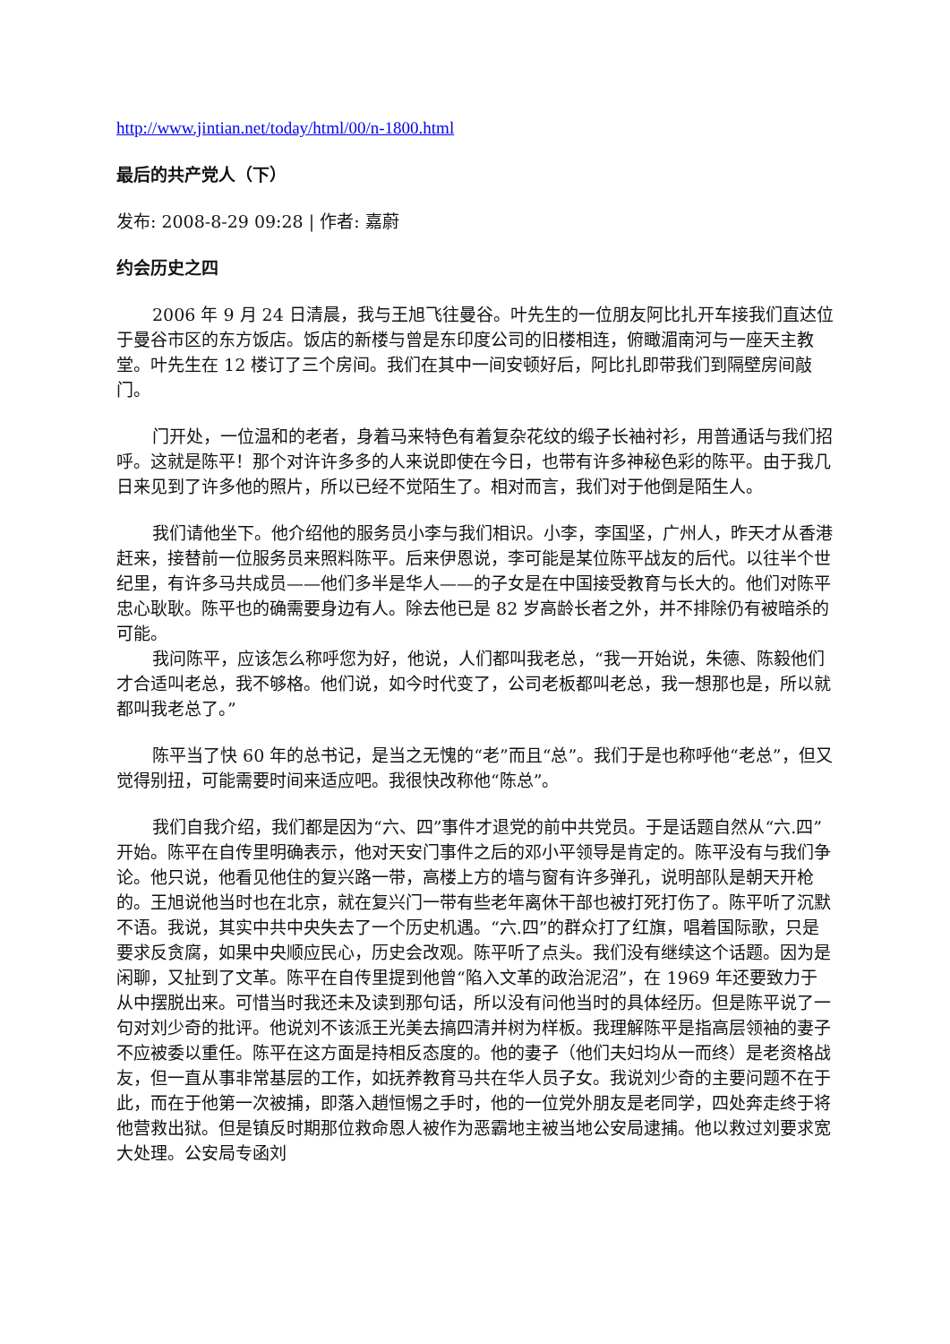http://www.jintian.net/today/html/00/n-1800.html
最后的共产党人（下）
发布: 2008-8-29 09:28 | 作者: 嘉蔚
约会历史之四
2006 年 9 月 24 日清晨，我与王旭飞往曼谷。叶先生的一位朋友阿比扎开车接我们直达位于曼谷市区的东方饭店。饭店的新楼与曾是东印度公司的旧楼相连，俯瞰湄南河与一座天主教堂。叶先生在 12 楼订了三个房间。我们在其中一间安顿好后，阿比扎即带我们到隔壁房间敲门。
门开处，一位温和的老者，身着马来特色有着复杂花纹的缎子长袖衬衫，用普通话与我们招呼。这就是陈平！那个对许许多多的人来说即使在今日，也带有许多神秘色彩的陈平。由于我几日来见到了许多他的照片，所以已经不觉陌生了。相对而言，我们对于他倒是陌生人。
我们请他坐下。他介绍他的服务员小李与我们相识。小李，李国坚，广州人，昨天才从香港赶来，接替前一位服务员来照料陈平。后来伊恩说，李可能是某位陈平战友的后代。以往半个世纪里，有许多马共成员——他们多半是华人——的子女是在中国接受教育与长大的。他们对陈平忠心耿耿。陈平也的确需要身边有人。除去他已是 82 岁高龄长者之外，并不排除仍有被暗杀的可能。
我问陈平，应该怎么称呼您为好，他说，人们都叫我老总，“我一开始说，朱德、陈毅他们才合适叫老总，我不够格。他们说，如今时代变了，公司老板都叫老总，我一想那也是，所以就都叫我老总了。”
陈平当了快 60 年的总书记，是当之无愧的“老”而且“总”。我们于是也称呼他“老总”，但又觉得别扭，可能需要时间来适应吧。我很快改称他“陈总”。
我们自我介绍，我们都是因为“六、四”事件才退党的前中共党员。于是话题自然从“六.四”开始。陈平在自传里明确表示，他对天安门事件之后的邓小平领导是肯定的。陈平没有与我们争论。他只说，他看见他住的复兴路一带，高楼上方的墙与窗有许多弹孔，说明部队是朝天开枪的。王旭说他当时也在北京，就在复兴门一带有些老年离休干部也被打死打伤了。陈平听了沉默不语。我说，其实中共中央失去了一个历史机遇。“六.四”的群众打了红旗，唱着国际歌，只是要求反贪腐，如果中央顺应民心，历史会改观。陈平听了点头。我们没有继续这个话题。因为是闲聊，又扯到了文革。陈平在自传里提到他曾“陷入文革的政治泥沼”，在 1969 年还要致力于从中摆脱出来。可惜当时我还未及读到那句话，所以没有问他当时的具体经历。但是陈平说了一句对刘少奇的批评。他说刘不该派王光美去搞四清并树为样板。我理解陈平是指高层领袖的妻子不应被委以重任。陈平在这方面是持相反态度的。他的妻子（他们夫妇均从一而终）是老资格战友，但一直从事非常基层的工作，如抚养教育马共在华人员子女。我说刘少奇的主要问题不在于此，而在于他第一次被捕，即落入趙恒惕之手时，他的一位党外朋友是老同学，四处奔走终于将他营救出狱。但是镇反时期那位救命恩人被作为恶霸地主被当地公安局逮捕。他以救过刘要求宽大处理。公安局专函刘